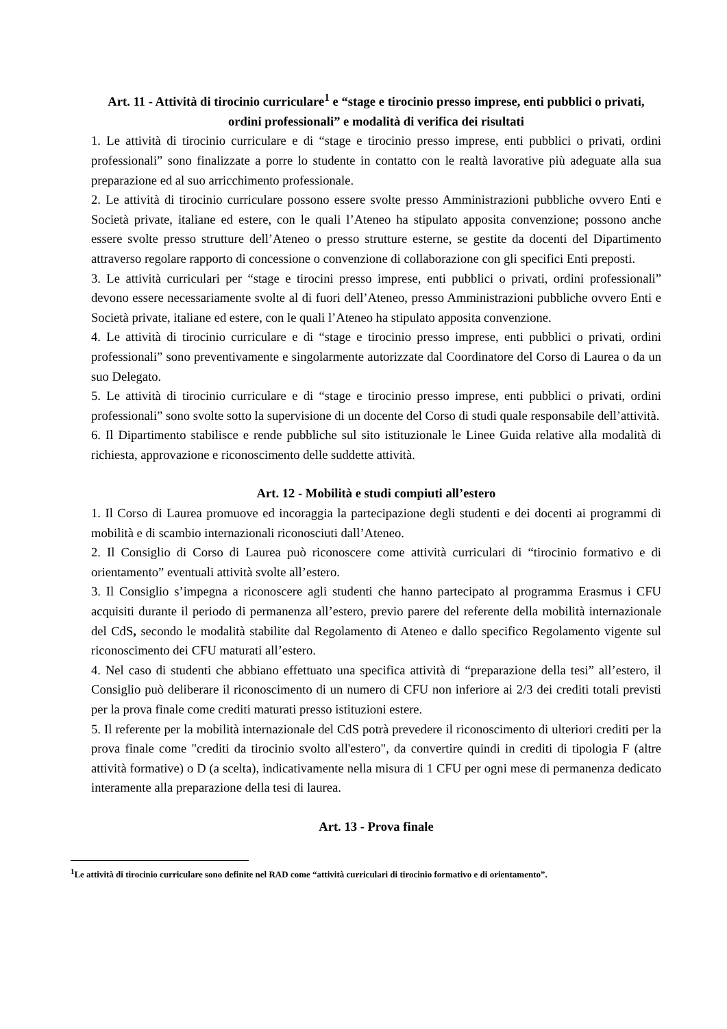Art. 11 - Attività di tirocinio curriculare<sup>1</sup> e “stage e tirocinio presso imprese, enti pubblici o privati, ordini professionali” e modalità di verifica dei risultati
1. Le attività di tirocinio curriculare e di “stage e tirocinio presso imprese, enti pubblici o privati, ordini professionali” sono finalizzate a porre lo studente in contatto con le realtà lavorative più adeguate alla sua preparazione ed al suo arricchimento professionale.
2. Le attività di tirocinio curriculare possono essere svolte presso Amministrazioni pubbliche ovvero Enti e Società private, italiane ed estere, con le quali l’Ateneo ha stipulato apposita convenzione; possono anche essere svolte presso strutture dell’Ateneo o presso strutture esterne, se gestite da docenti del Dipartimento attraverso regolare rapporto di concessione o convenzione di collaborazione con gli specifici Enti preposti.
3. Le attività curriculari per “stage e tirocini presso imprese, enti pubblici o privati, ordini professionali” devono essere necessariamente svolte al di fuori dell’Ateneo, presso Amministrazioni pubbliche ovvero Enti e Società private, italiane ed estere, con le quali l’Ateneo ha stipulato apposita convenzione.
4. Le attività di tirocinio curriculare e di “stage e tirocinio presso imprese, enti pubblici o privati, ordini professionali” sono preventivamente e singolarmente autorizzate dal Coordinatore del Corso di Laurea o da un suo Delegato.
5. Le attività di tirocinio curriculare e di “stage e tirocinio presso imprese, enti pubblici o privati, ordini professionali” sono svolte sotto la supervisione di un docente del Corso di studi quale responsabile dell’attività.
6. Il Dipartimento stabilisce e rende pubbliche sul sito istituzionale le Linee Guida relative alla modalità di richiesta, approvazione e riconoscimento delle suddette attività.
Art. 12 - Mobilità e studi compiuti all’estero
1. Il Corso di Laurea promuove ed incoraggia la partecipazione degli studenti e dei docenti ai programmi di mobilità e di scambio internazionali riconosciuti dall’Ateneo.
2. Il Consiglio di Corso di Laurea può riconoscere come attività curriculari di “tirocinio formativo e di orientamento” eventuali attività svolte all’estero.
3. Il Consiglio s’impegna a riconoscere agli studenti che hanno partecipato al programma Erasmus i CFU acquisiti durante il periodo di permanenza all’estero, previo parere del referente della mobilità internazionale del CdS, secondo le modalità stabilite dal Regolamento di Ateneo e dallo specifico Regolamento vigente sul riconoscimento dei CFU maturati all’estero.
4. Nel caso di studenti che abbiano effettuato una specifica attività di “preparazione della tesi” all’estero, il Consiglio può deliberare il riconoscimento di un numero di CFU non inferiore ai 2/3 dei crediti totali previsti per la prova finale come crediti maturati presso istituzioni estere.
5. Il referente per la mobilità internazionale del CdS potrà prevedere il riconoscimento di ulteriori crediti per la prova finale come "crediti da tirocinio svolto all'estero", da convertire quindi in crediti di tipologia F (altre attività formative) o D (a scelta), indicativamente nella misura di 1 CFU per ogni mese di permanenza dedicato interamente alla preparazione della tesi di laurea.
Art. 13 - Prova finale
<sup>1</sup> Le attività di tirocinio curriculare sono definite nel RAD come “attività curriculari di tirocinio formativo e di orientamento”.